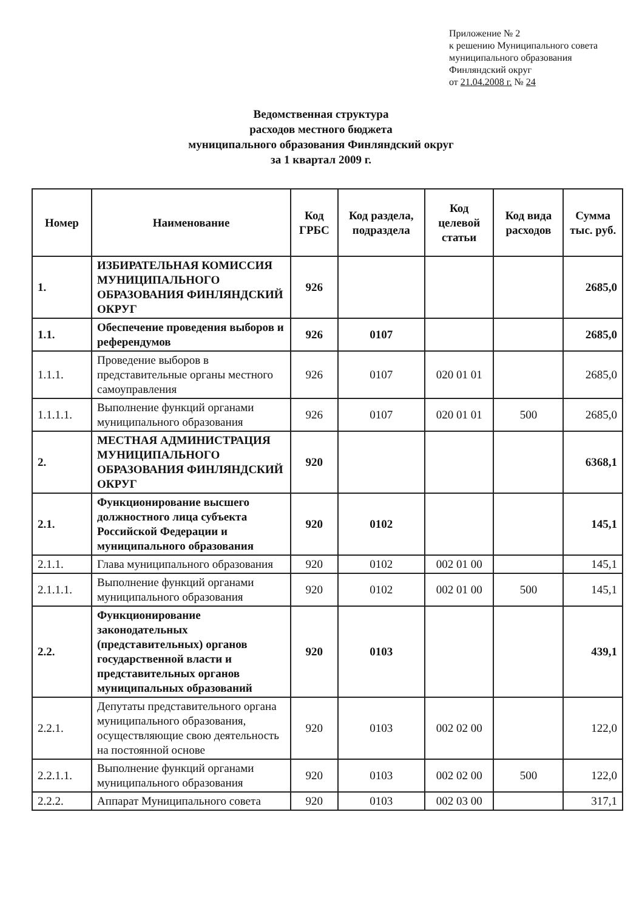Приложение № 2
к решению Муниципального совета
муниципального образования
Финляндский округ
от 21.04.2008 г. № 24
Ведомственная структура
расходов местного бюджета
муниципального образования Финляндский округ
за 1 квартал 2009 г.
| Номер | Наименование | Код ГРБС | Код раздела, подраздела | Код целевой статьи | Код вида расходов | Сумма тыс. руб. |
| --- | --- | --- | --- | --- | --- | --- |
| 1. | ИЗБИРАТЕЛЬНАЯ КОМИССИЯ МУНИЦИПАЛЬНОГО ОБРАЗОВАНИЯ ФИНЛЯНДСКИЙ ОКРУГ | 926 | | | | 2685,0 |
| 1.1. | Обеспечение проведения выборов и референдумов | 926 | 0107 | | | 2685,0 |
| 1.1.1. | Проведение выборов в представительные органы местного самоуправления | 926 | 0107 | 020 01 01 | | 2685,0 |
| 1.1.1.1. | Выполнение функций органами муниципального образования | 926 | 0107 | 020 01 01 | 500 | 2685,0 |
| 2. | МЕСТНАЯ АДМИНИСТРАЦИЯ МУНИЦИПАЛЬНОГО ОБРАЗОВАНИЯ ФИНЛЯНДСКИЙ ОКРУГ | 920 | | | | 6368,1 |
| 2.1. | Функционирование высшего должностного лица субъекта Российской Федерации и муниципального образования | 920 | 0102 | | | 145,1 |
| 2.1.1. | Глава муниципального образования | 920 | 0102 | 002 01 00 | | 145,1 |
| 2.1.1.1. | Выполнение функций органами муниципального образования | 920 | 0102 | 002 01 00 | 500 | 145,1 |
| 2.2. | Функционирование законодательных (представительных) органов государственной власти и представительных органов муниципальных образований | 920 | 0103 | | | 439,1 |
| 2.2.1. | Депутаты представительного органа муниципального образования, осуществляющие свою деятельность на постоянной основе | 920 | 0103 | 002 02 00 | | 122,0 |
| 2.2.1.1. | Выполнение функций органами муниципального образования | 920 | 0103 | 002 02 00 | 500 | 122,0 |
| 2.2.2. | Аппарат Муниципального совета | 920 | 0103 | 002 03 00 | | 317,1 |